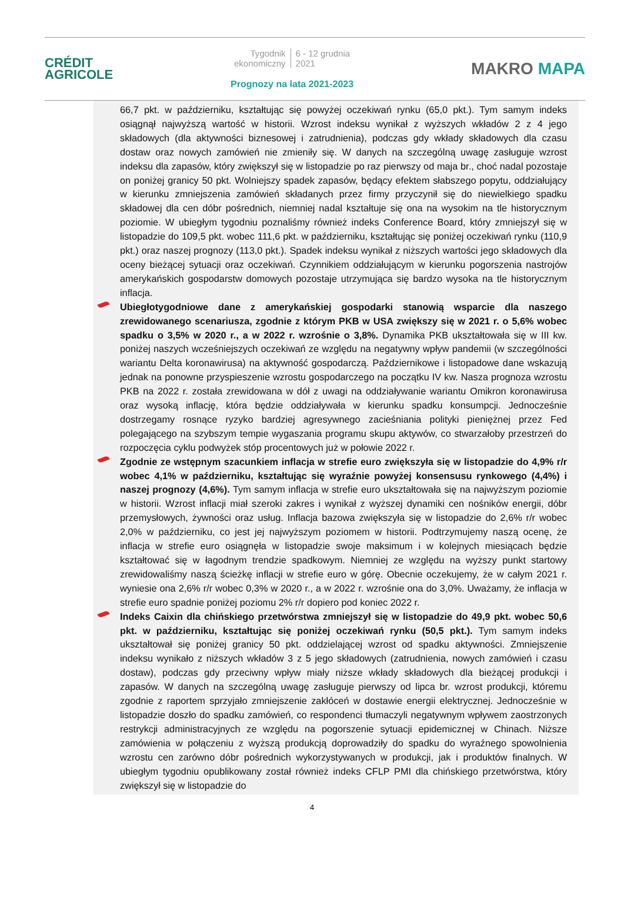CRÉDIT
AGRICOLE
Tygodnik
ekonomiczny
6 - 12 grudnia
2021
Prognozy na lata 2021-2023
MAKRO MAPA
66,7 pkt. w październiku, kształtując się powyżej oczekiwań rynku (65,0 pkt.). Tym samym indeks osiągnął najwyższą wartość w historii. Wzrost indeksu wynikał z wyższych wkładów 2 z 4 jego składowych (dla aktywności biznesowej i zatrudnienia), podczas gdy wkłady składowych dla czasu dostaw oraz nowych zamówień nie zmieniły się. W danych na szczególną uwagę zasługuje wzrost indeksu dla zapasów, który zwiększył się w listopadzie po raz pierwszy od maja br., choć nadal pozostaje on poniżej granicy 50 pkt. Wolniejszy spadek zapasów, będący efektem słabszego popytu, oddziałujący w kierunku zmniejszenia zamówień składanych przez firmy przyczynił się do niewielkiego spadku składowej dla cen dóbr pośrednich, niemniej nadal kształtuje się ona na wysokim na tle historycznym poziomie. W ubiegłym tygodniu poznaliśmy również indeks Conference Board, który zmniejszył się w listopadzie do 109,5 pkt. wobec 111,6 pkt. w październiku, kształtując się poniżej oczekiwań rynku (110,9 pkt.) oraz naszej prognozy (113,0 pkt.). Spadek indeksu wynikał z niższych wartości jego składowych dla oceny bieżącej sytuacji oraz oczekiwań. Czynnikiem oddziałującym w kierunku pogorszenia nastrojów amerykańskich gospodarstw domowych pozostaje utrzymująca się bardzo wysoka na tle historycznym inflacja.
Ubiegłotygodniowe dane z amerykańskiej gospodarki stanowią wsparcie dla naszego zrewidowanego scenariusza, zgodnie z którym PKB w USA zwiększy się w 2021 r. o 5,6% wobec spadku o 3,5% w 2020 r., a w 2022 r. wzrośnie o 3,8%. Dynamika PKB ukształtowała się w III kw. poniżej naszych wcześniejszych oczekiwań ze względu na negatywny wpływ pandemii (w szczególności wariantu Delta koronawirusa) na aktywność gospodarczą. Październikowe i listopadowe dane wskazują jednak na ponowne przyspieszenie wzrostu gospodarczego na początku IV kw. Nasza prognoza wzrostu PKB na 2022 r. została zrewidowana w dół z uwagi na oddziaływanie wariantu Omikron koronawirusa oraz wysoką inflację, która będzie oddziaływała w kierunku spadku konsumpcji. Jednocześnie dostrzegamy rosnące ryzyko bardziej agresywnego zacieśniania polityki pieniężnej przez Fed polegającego na szybszym tempie wygaszania programu skupu aktywów, co stwarzałoby przestrzeń do rozpoczęcia cyklu podwyżek stóp procentowych już w połowie 2022 r.
Zgodnie ze wstępnym szacunkiem inflacja w strefie euro zwiększyła się w listopadzie do 4,9% r/r wobec 4,1% w październiku, kształtując się wyraźnie powyżej konsensusu rynkowego (4,4%) i naszej prognozy (4,6%). Tym samym inflacja w strefie euro ukształtowała się na najwyższym poziomie w historii. Wzrost inflacji miał szeroki zakres i wynikał z wyższej dynamiki cen nośników energii, dóbr przemysłowych, żywności oraz usług. Inflacja bazowa zwiększyła się w listopadzie do 2,6% r/r wobec 2,0% w październiku, co jest jej najwyższym poziomem w historii. Podtrzymujemy naszą ocenę, że inflacja w strefie euro osiągnęła w listopadzie swoje maksimum i w kolejnych miesiącach będzie kształtować się w łagodnym trendzie spadkowym. Niemniej ze względu na wyższy punkt startowy zrewidowaliśmy naszą ścieżkę inflacji w strefie euro w górę. Obecnie oczekujemy, że w całym 2021 r. wyniesie ona 2,6% r/r wobec 0,3% w 2020 r., a w 2022 r. wzrośnie ona do 3,0%. Uważamy, że inflacja w strefie euro spadnie poniżej poziomu 2% r/r dopiero pod koniec 2022 r.
Indeks Caixin dla chińskiego przetwórstwa zmniejszył się w listopadzie do 49,9 pkt. wobec 50,6 pkt. w październiku, kształtując się poniżej oczekiwań rynku (50,5 pkt.). Tym samym indeks ukształtował się poniżej granicy 50 pkt. oddzielającej wzrost od spadku aktywności. Zmniejszenie indeksu wynikało z niższych wkładów 3 z 5 jego składowych (zatrudnienia, nowych zamówień i czasu dostaw), podczas gdy przeciwny wpływ miały niższe wkłady składowych dla bieżącej produkcji i zapasów. W danych na szczególną uwagę zasługuje pierwszy od lipca br. wzrost produkcji, któremu zgodnie z raportem sprzyjało zmniejszenie zakłóceń w dostawie energii elektrycznej. Jednocześnie w listopadzie doszło do spadku zamówień, co respondenci tłumaczyli negatywnym wpływem zaostrzonych restrykcji administracyjnych ze względu na pogorszenie sytuacji epidemicznej w Chinach. Niższe zamówienia w połączeniu z wyższą produkcją doprowadziły do spadku do wyraźnego spowolnienia wzrostu cen zarówno dóbr pośrednich wykorzystywanych w produkcji, jak i produktów finalnych. W ubiegłym tygodniu opublikowany został również indeks CFLP PMI dla chińskiego przetwórstwa, który zwiększył się w listopadzie do
4